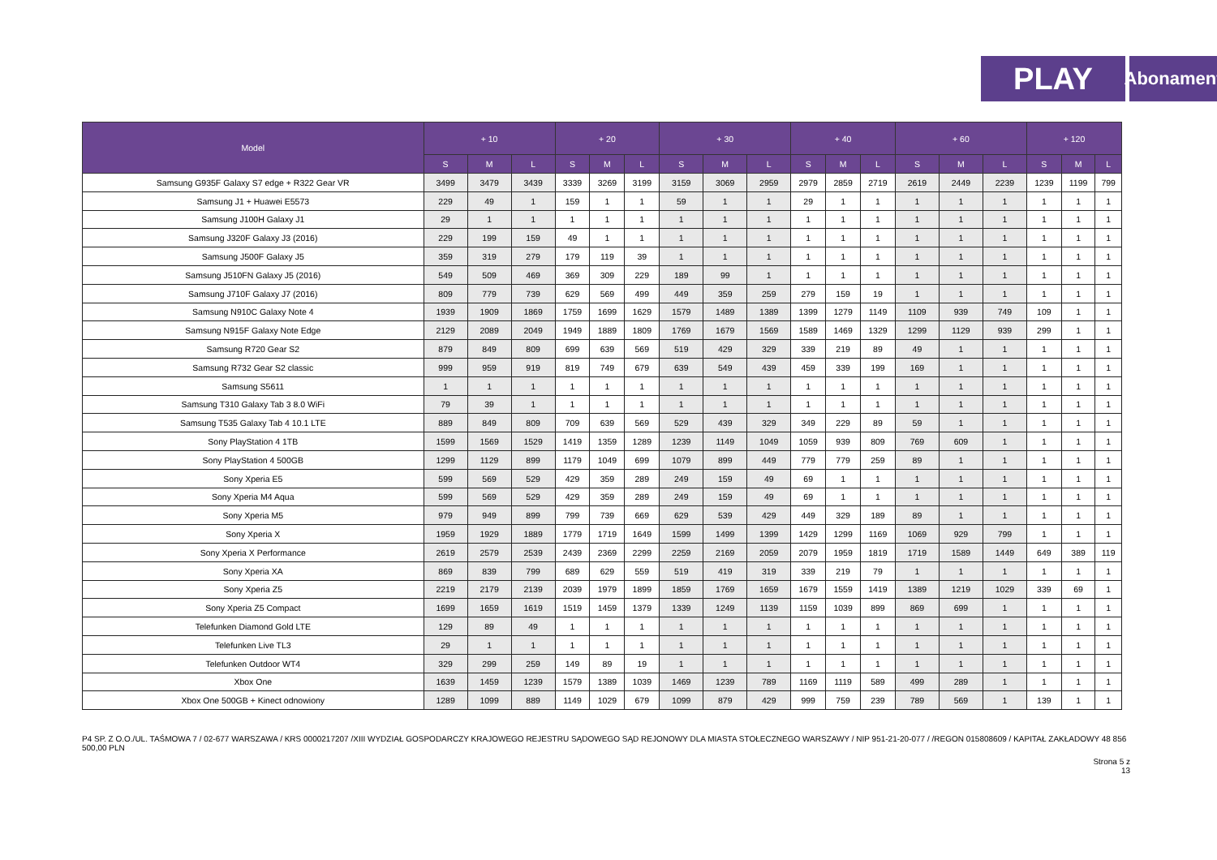PLAY
Abonament
| Model | + 10 | | | + 20 | | | + 30 | | | + 40 | | | + 60 | | | + 120 | | |
| --- | --- | --- | --- | --- | --- | --- | --- | --- | --- | --- | --- | --- | --- | --- | --- | --- | --- | --- |
| | S | M | L | S | M | L | S | M | L | S | M | L | S | M | L | S | M | L |
| Samsung G935F Galaxy S7 edge + R322 Gear VR | 3499 | 3479 | 3439 | 3339 | 3269 | 3199 | 3159 | 3069 | 2959 | 2979 | 2859 | 2719 | 2619 | 2449 | 2239 | 1239 | 1199 | 799 |
| Samsung J1 + Huawei E5573 | 229 | 49 | 1 | 159 | 1 | 1 | 59 | 1 | 1 | 29 | 1 | 1 | 1 | 1 | 1 | 1 | 1 | 1 |
| Samsung J100H Galaxy J1 | 29 | 1 | 1 | 1 | 1 | 1 | 1 | 1 | 1 | 1 | 1 | 1 | 1 | 1 | 1 | 1 | 1 | 1 |
| Samsung J320F Galaxy J3 (2016) | 229 | 199 | 159 | 49 | 1 | 1 | 1 | 1 | 1 | 1 | 1 | 1 | 1 | 1 | 1 | 1 | 1 | 1 |
| Samsung J500F Galaxy J5 | 359 | 319 | 279 | 179 | 119 | 39 | 1 | 1 | 1 | 1 | 1 | 1 | 1 | 1 | 1 | 1 | 1 | 1 |
| Samsung J510FN Galaxy J5 (2016) | 549 | 509 | 469 | 369 | 309 | 229 | 189 | 99 | 1 | 1 | 1 | 1 | 1 | 1 | 1 | 1 | 1 | 1 |
| Samsung J710F Galaxy J7 (2016) | 809 | 779 | 739 | 629 | 569 | 499 | 449 | 359 | 259 | 279 | 159 | 19 | 1 | 1 | 1 | 1 | 1 | 1 |
| Samsung N910C Galaxy Note 4 | 1939 | 1909 | 1869 | 1759 | 1699 | 1629 | 1579 | 1489 | 1389 | 1399 | 1279 | 1149 | 1109 | 939 | 749 | 109 | 1 | 1 |
| Samsung N915F Galaxy Note Edge | 2129 | 2089 | 2049 | 1949 | 1889 | 1809 | 1769 | 1679 | 1569 | 1589 | 1469 | 1329 | 1299 | 1129 | 939 | 299 | 1 | 1 |
| Samsung R720 Gear S2 | 879 | 849 | 809 | 699 | 639 | 569 | 519 | 429 | 329 | 339 | 219 | 89 | 49 | 1 | 1 | 1 | 1 | 1 |
| Samsung R732 Gear S2 classic | 999 | 959 | 919 | 819 | 749 | 679 | 639 | 549 | 439 | 459 | 339 | 199 | 169 | 1 | 1 | 1 | 1 | 1 |
| Samsung S5611 | 1 | 1 | 1 | 1 | 1 | 1 | 1 | 1 | 1 | 1 | 1 | 1 | 1 | 1 | 1 | 1 | 1 | 1 |
| Samsung T310 Galaxy Tab 3 8.0 WiFi | 79 | 39 | 1 | 1 | 1 | 1 | 1 | 1 | 1 | 1 | 1 | 1 | 1 | 1 | 1 | 1 | 1 | 1 |
| Samsung T535 Galaxy Tab 4 10.1 LTE | 889 | 849 | 809 | 709 | 639 | 569 | 529 | 439 | 329 | 349 | 229 | 89 | 59 | 1 | 1 | 1 | 1 | 1 |
| Sony PlayStation 4 1TB | 1599 | 1569 | 1529 | 1419 | 1359 | 1289 | 1239 | 1149 | 1049 | 1059 | 939 | 809 | 769 | 609 | 1 | 1 | 1 | 1 |
| Sony PlayStation 4 500GB | 1299 | 1129 | 899 | 1179 | 1049 | 699 | 1079 | 899 | 449 | 779 | 779 | 259 | 89 | 1 | 1 | 1 | 1 | 1 |
| Sony Xperia E5 | 599 | 569 | 529 | 429 | 359 | 289 | 249 | 159 | 49 | 69 | 1 | 1 | 1 | 1 | 1 | 1 | 1 | 1 |
| Sony Xperia M4 Aqua | 599 | 569 | 529 | 429 | 359 | 289 | 249 | 159 | 49 | 69 | 1 | 1 | 1 | 1 | 1 | 1 | 1 | 1 |
| Sony Xperia M5 | 979 | 949 | 899 | 799 | 739 | 669 | 629 | 539 | 429 | 449 | 329 | 189 | 89 | 1 | 1 | 1 | 1 | 1 |
| Sony Xperia X | 1959 | 1929 | 1889 | 1779 | 1719 | 1649 | 1599 | 1499 | 1399 | 1429 | 1299 | 1169 | 1069 | 929 | 799 | 1 | 1 | 1 |
| Sony Xperia X Performance | 2619 | 2579 | 2539 | 2439 | 2369 | 2299 | 2259 | 2169 | 2059 | 2079 | 1959 | 1819 | 1719 | 1589 | 1449 | 649 | 389 | 119 |
| Sony Xperia XA | 869 | 839 | 799 | 689 | 629 | 559 | 519 | 419 | 319 | 339 | 219 | 79 | 1 | 1 | 1 | 1 | 1 | 1 |
| Sony Xperia Z5 | 2219 | 2179 | 2139 | 2039 | 1979 | 1899 | 1859 | 1769 | 1659 | 1679 | 1559 | 1419 | 1389 | 1219 | 1029 | 339 | 69 | 1 |
| Sony Xperia Z5 Compact | 1699 | 1659 | 1619 | 1519 | 1459 | 1379 | 1339 | 1249 | 1139 | 1159 | 1039 | 899 | 869 | 699 | 1 | 1 | 1 | 1 |
| Telefunken Diamond Gold LTE | 129 | 89 | 49 | 1 | 1 | 1 | 1 | 1 | 1 | 1 | 1 | 1 | 1 | 1 | 1 | 1 | 1 | 1 |
| Telefunken Live TL3 | 29 | 1 | 1 | 1 | 1 | 1 | 1 | 1 | 1 | 1 | 1 | 1 | 1 | 1 | 1 | 1 | 1 | 1 |
| Telefunken Outdoor WT4 | 329 | 299 | 259 | 149 | 89 | 19 | 1 | 1 | 1 | 1 | 1 | 1 | 1 | 1 | 1 | 1 | 1 | 1 |
| Xbox One | 1639 | 1459 | 1239 | 1579 | 1389 | 1039 | 1469 | 1239 | 789 | 1169 | 1119 | 589 | 499 | 289 | 1 | 1 | 1 | 1 |
| Xbox One 500GB + Kinect odnowiony | 1289 | 1099 | 889 | 1149 | 1029 | 679 | 1099 | 879 | 429 | 999 | 759 | 239 | 789 | 569 | 1 | 139 | 1 | 1 |
P4 SP. Z O.O./UL. TAŚMOWA 7 / 02-677 WARSZAWA / KRS 0000217207 /XIII WYDZIAŁ GOSPODARCZY KRAJOWEGO REJESTRU SĄDOWEGO SĄD REJONOWY DLA MIASTA STOŁECZNEGO WARSZAWY / NIP 951-21-20-077 / /REGON 015808609 / KAPITAŁ ZAKŁADOWY 48 856 500,00 PLN
Strona 5 z
13